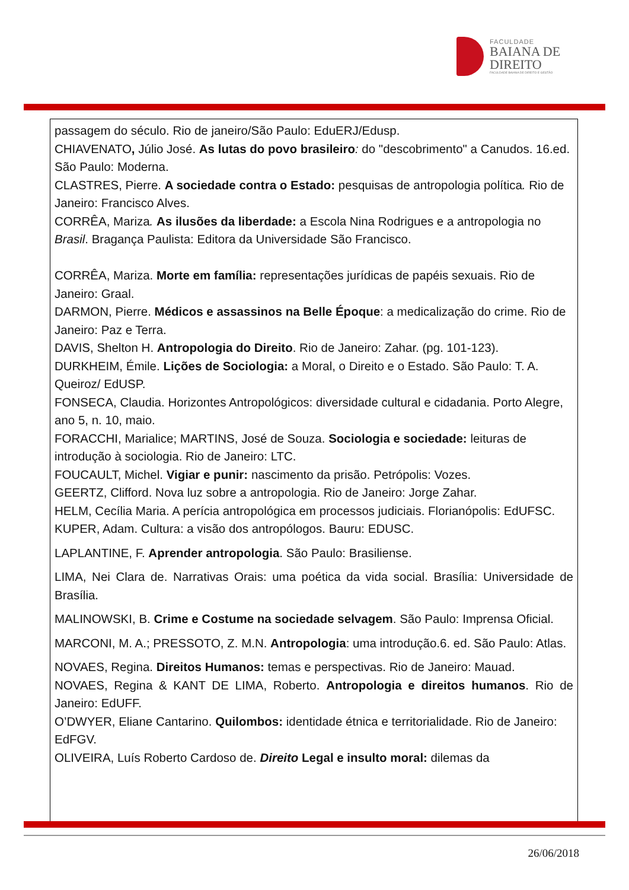FACULDADE
BAIANA DE
DIREITO
FACULDADE BAIANA DE DIREITO E GESTÃO
passagem do século. Rio de janeiro/São Paulo: EduERJ/Edusp.
CHIAVENATO, Júlio José. As lutas do povo brasileiro: do "descobrimento" a Canudos. 16.ed. São Paulo: Moderna.
CLASTRES, Pierre. A sociedade contra o Estado: pesquisas de antropologia política. Rio de Janeiro: Francisco Alves.
CORRÊA, Mariza. As ilusões da liberdade: a Escola Nina Rodrigues e a antropologia no Brasil. Bragança Paulista: Editora da Universidade São Francisco.
CORRÊA, Mariza. Morte em família: representações jurídicas de papéis sexuais. Rio de Janeiro: Graal.
DARMON, Pierre. Médicos e assassinos na Belle Époque: a medicalização do crime. Rio de Janeiro: Paz e Terra.
DAVIS, Shelton H. Antropologia do Direito. Rio de Janeiro: Zahar. (pg. 101-123).
DURKHEIM, Émile. Lições de Sociologia: a Moral, o Direito e o Estado. São Paulo: T. A. Queiroz/ EdUSP.
FONSECA, Claudia. Horizontes Antropológicos: diversidade cultural e cidadania. Porto Alegre, ano 5, n. 10, maio.
FORACCHI, Marialice; MARTINS, José de Souza. Sociologia e sociedade: leituras de introdução à sociologia. Rio de Janeiro: LTC.
FOUCAULT, Michel. Vigiar e punir: nascimento da prisão. Petrópolis: Vozes.
GEERTZ, Clifford. Nova luz sobre a antropologia. Rio de Janeiro: Jorge Zahar.
HELM, Cecília Maria. A perícia antropológica em processos judiciais. Florianópolis: EdUFSC.
KUPER, Adam. Cultura: a visão dos antropólogos. Bauru: EDUSC.
LAPLANTINE, F. Aprender antropologia. São Paulo: Brasiliense.
LIMA, Nei Clara de. Narrativas Orais: uma poética da vida social. Brasília: Universidade de Brasília.
MALINOWSKI, B. Crime e Costume na sociedade selvagem. São Paulo: Imprensa Oficial.
MARCONI, M. A.; PRESSOTO, Z. M.N. Antropologia: uma introdução.6. ed. São Paulo: Atlas.
NOVAES, Regina. Direitos Humanos: temas e perspectivas. Rio de Janeiro: Mauad.
NOVAES, Regina & KANT DE LIMA, Roberto. Antropologia e direitos humanos. Rio de Janeiro: EdUFF.
O’DWYER, Eliane Cantarino. Quilombos: identidade étnica e territorialidade. Rio de Janeiro: EdFGV.
OLIVEIRA, Luís Roberto Cardoso de. Direito Legal e insulto moral: dilemas da
26/06/2018